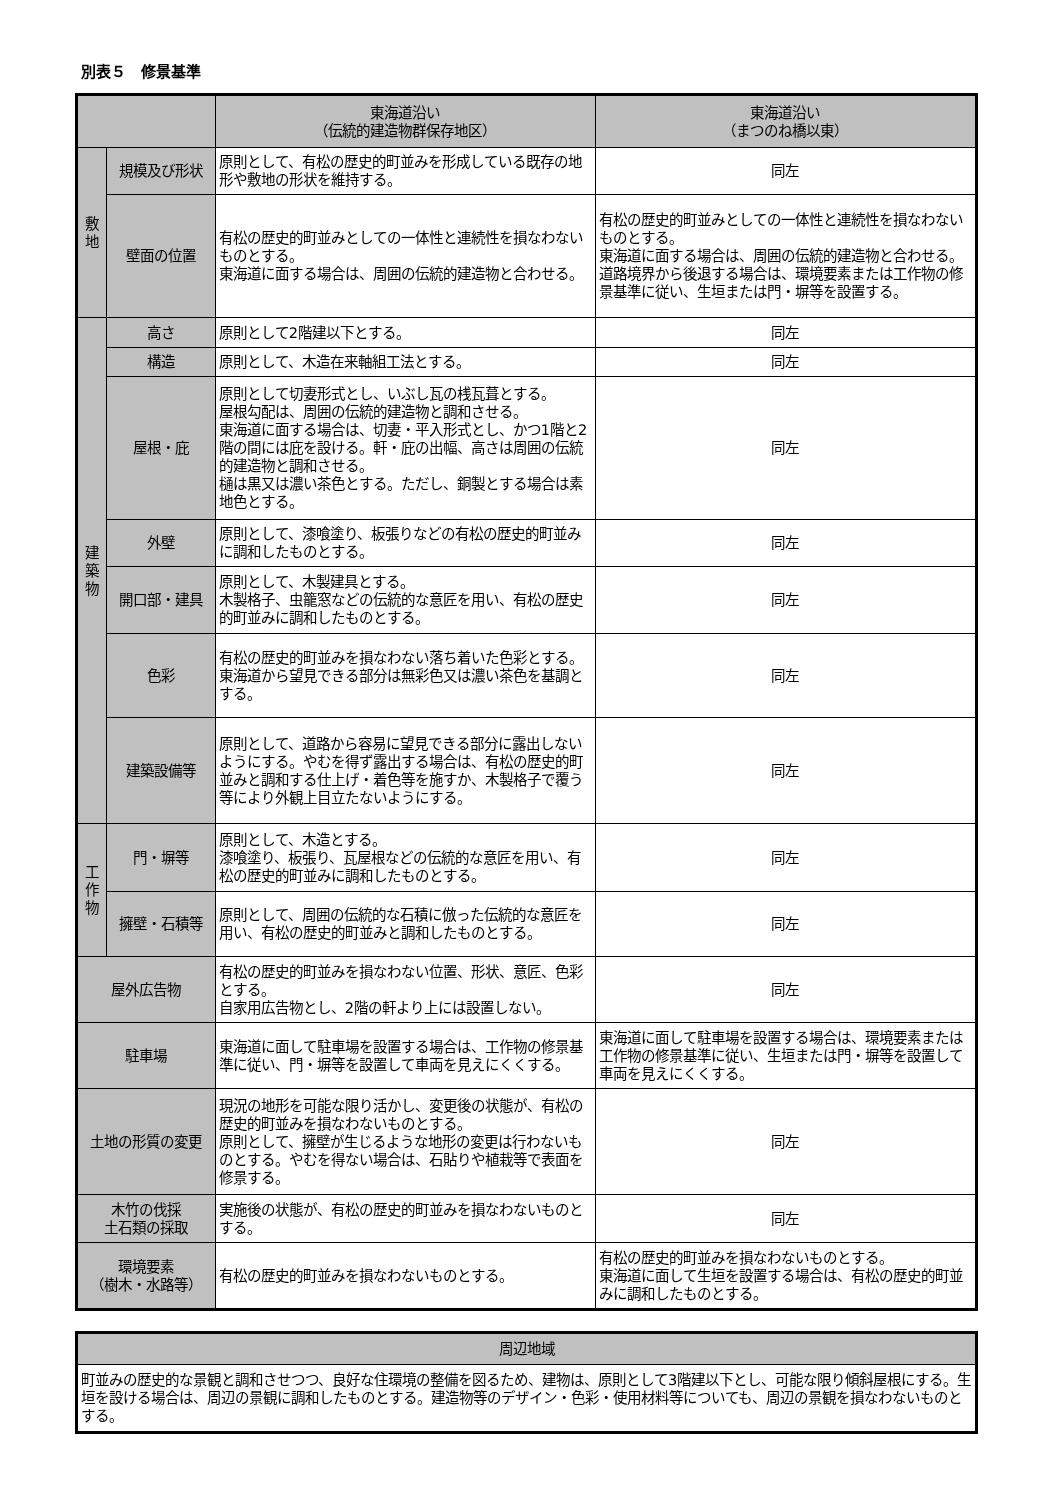別表５　修景基準
| | | 東海道沿い （伝統的建造物群保存地区） | 東海道沿い （まつのね橋以東） |
| --- | --- | --- | --- |
| 敷 地 | 規模及び形状 | 原則として、有松の歴史的町並みを形成している既存の地形や敷地の形状を維持する。 | 同左 |
| | 壁面の位置 | 有松の歴史的町並みとしての一体性と連続性を損なわないものとする。 東海道に面する場合は、周囲の伝統的建造物と合わせる。 | 有松の歴史的町並みとしての一体性と連続性を損なわないものとする。 東海道に面する場合は、周囲の伝統的建造物と合わせる。道路境界から後退する場合は、環境要素または工作物の修景基準に従い、生垣または門・塀等を設置する。 |
| 建 築 物 | 高さ | 原則として2階建以下とする。 | 同左 |
| | 構造 | 原則として、木造在来軸組工法とする。 | 同左 |
| | 屋根・庇 | 原則として切妻形式とし、いぶし瓦の桟瓦葺とする。 屋根勾配は、周囲の伝統的建造物と調和させる。 東海道に面する場合は、切妻・平入形式とし、かつ1階と2階の間には庇を設ける。軒・庇の出幅、高さは周囲の伝統的建造物と調和させる。 樋は黒又は濃い茶色とする。ただし、銅製とする場合は素地色とする。 | 同左 |
| | 外壁 | 原則として、漆喰塗り、板張りなどの有松の歴史的町並みに調和したものとする。 | 同左 |
| | 開口部・建具 | 原則として、木製建具とする。 木製格子、虫籠窓などの伝統的な意匠を用い、有松の歴史的町並みに調和したものとする。 | 同左 |
| | 色彩 | 有松の歴史的町並みを損なわない落ち着いた色彩とする。 東海道から望見できる部分は無彩色又は濃い茶色を基調とする。 | 同左 |
| | 建築設備等 | 原則として、道路から容易に望見できる部分に露出しないようにする。やむを得ず露出する場合は、有松の歴史的町並みと調和する仕上げ・着色等を施すか、木製格子で覆う等により外観上目立たないようにする。 | 同左 |
| 工 作 物 | 門・塀等 | 原則として、木造とする。 漆喰塗り、板張り、瓦屋根などの伝統的な意匠を用い、有松の歴史的町並みに調和したものとする。 | 同左 |
| | 擁壁・石積等 | 原則として、周囲の伝統的な石積に倣った伝統的な意匠を用い、有松の歴史的町並みと調和したものとする。 | 同左 |
| 屋外広告物 | | 有松の歴史的町並みを損なわない位置、形状、意匠、色彩とする。 自家用広告物とし、2階の軒より上には設置しない。 | 同左 |
| 駐車場 | | 東海道に面して駐車場を設置する場合は、工作物の修景基準に従い、門・塀等を設置して車両を見えにくくする。 | 東海道に面して駐車場を設置する場合は、環境要素または工作物の修景基準に従い、生垣または門・塀等を設置して車両を見えにくくする。 |
| 土地の形質の変更 | | 現況の地形を可能な限り活かし、変更後の状態が、有松の歴史的町並みを損なわないものとする。 原則として、擁壁が生じるような地形の変更は行わないものとする。やむを得ない場合は、石貼りや植栽等で表面を修景する。 | 同左 |
| 木竹の伐採 土石類の採取 | | 実施後の状態が、有松の歴史的町並みを損なわないものとする。 | 同左 |
| 環境要素 （樹木・水路等） | | 有松の歴史的町並みを損なわないものとする。 | 有松の歴史的町並みを損なわないものとする。 東海道に面して生垣を設置する場合は、有松の歴史的町並みに調和したものとする。 |
| 周辺地域 |
| --- |
| 町並みの歴史的な景観と調和させつつ、良好な住環境の整備を図るため、建物は、原則として3階建以下とし、可能な限り傾斜屋根にする。生垣を設ける場合は、周辺の景観に調和したものとする。建造物等のデザイン・色彩・使用材料等についても、周辺の景観を損なわないものとする。 |